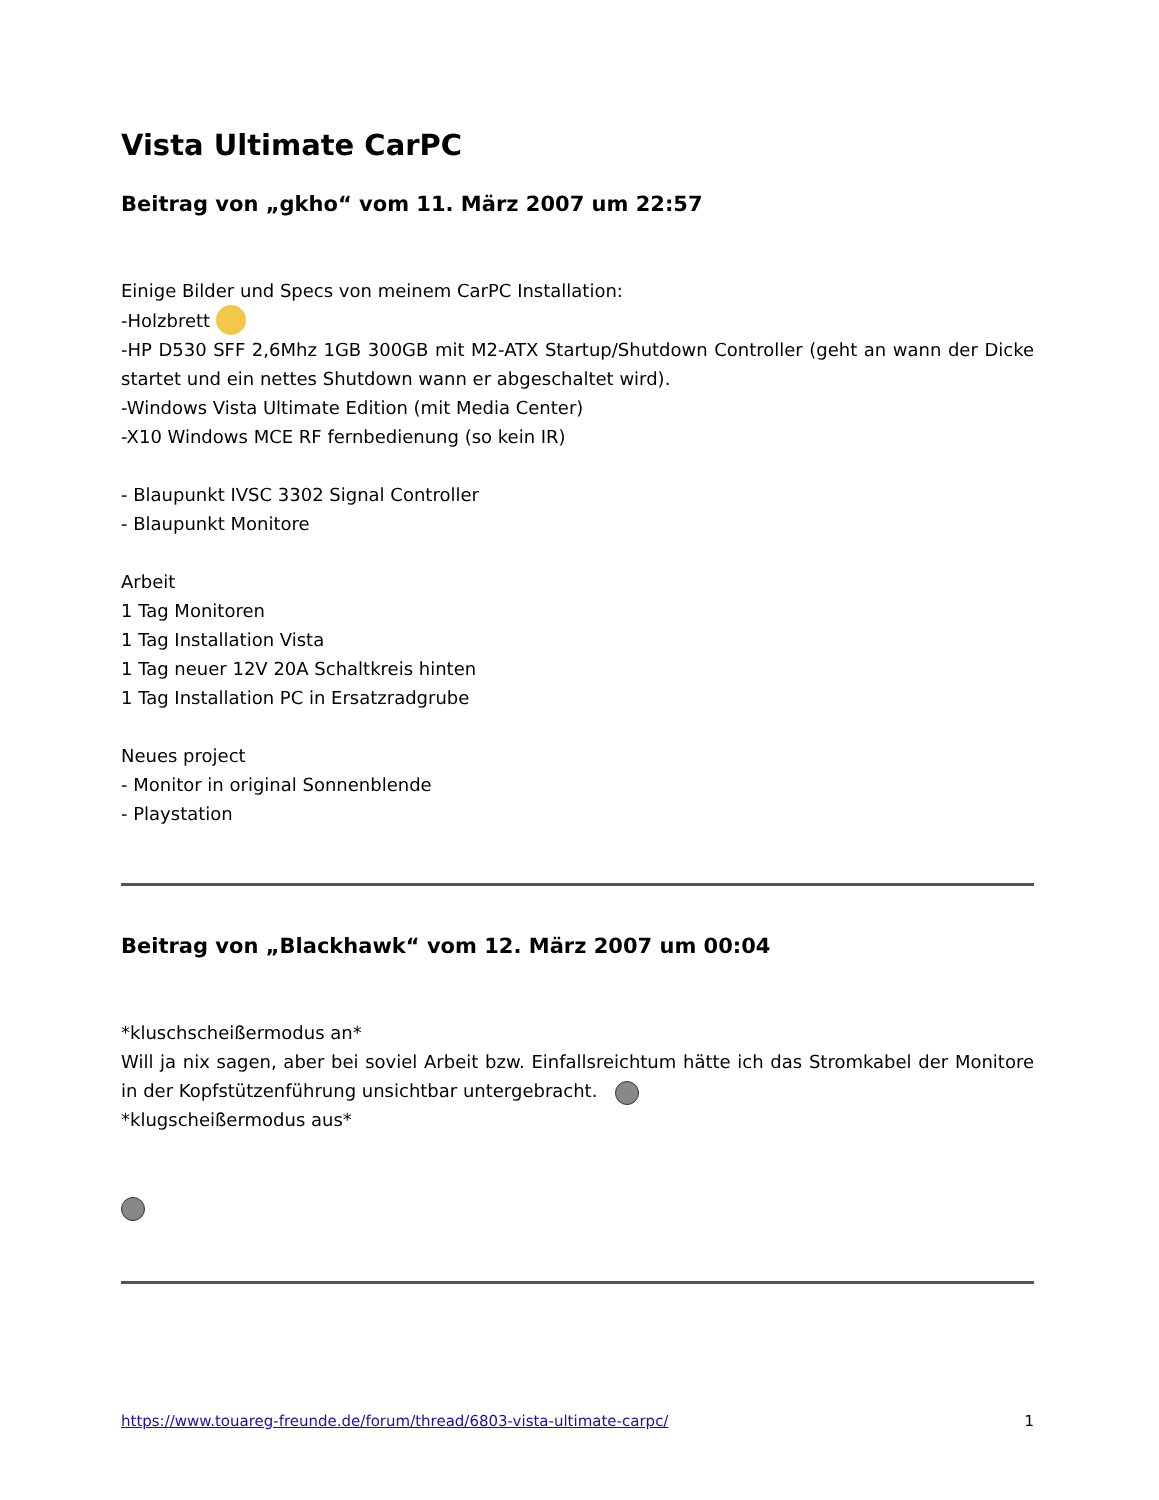Vista Ultimate CarPC
Beitrag von „gkho“ vom 11. März 2007 um 22:57
Einige Bilder und Specs von meinem CarPC Installation:
-Holzbrett
-HP D530 SFF 2,6Mhz 1GB 300GB mit M2-ATX Startup/Shutdown Controller (geht an wann der Dicke startet und ein nettes Shutdown wann er abgeschaltet wird).
-Windows Vista Ultimate Edition (mit Media Center)
-X10 Windows MCE RF fernbedienung (so kein IR)
- Blaupunkt IVSC 3302 Signal Controller
- Blaupunkt Monitore
Arbeit
1 Tag Monitoren
1 Tag Installation Vista
1 Tag neuer 12V 20A Schaltkreis hinten
1 Tag Installation PC in Ersatzradgrube
Neues project
- Monitor in original Sonnenblende
- Playstation
Beitrag von „Blackhawk“ vom 12. März 2007 um 00:04
*kluschscheißermodus an*
Will ja nix sagen, aber bei soviel Arbeit bzw. Einfallsreichtum hätte ich das Stromkabel der Monitore in der Kopfstützenführung unsichtbar untergebracht.
*klugscheißermodus aus*
https://www.touareg-freunde.de/forum/thread/6803-vista-ultimate-carpc/ 1